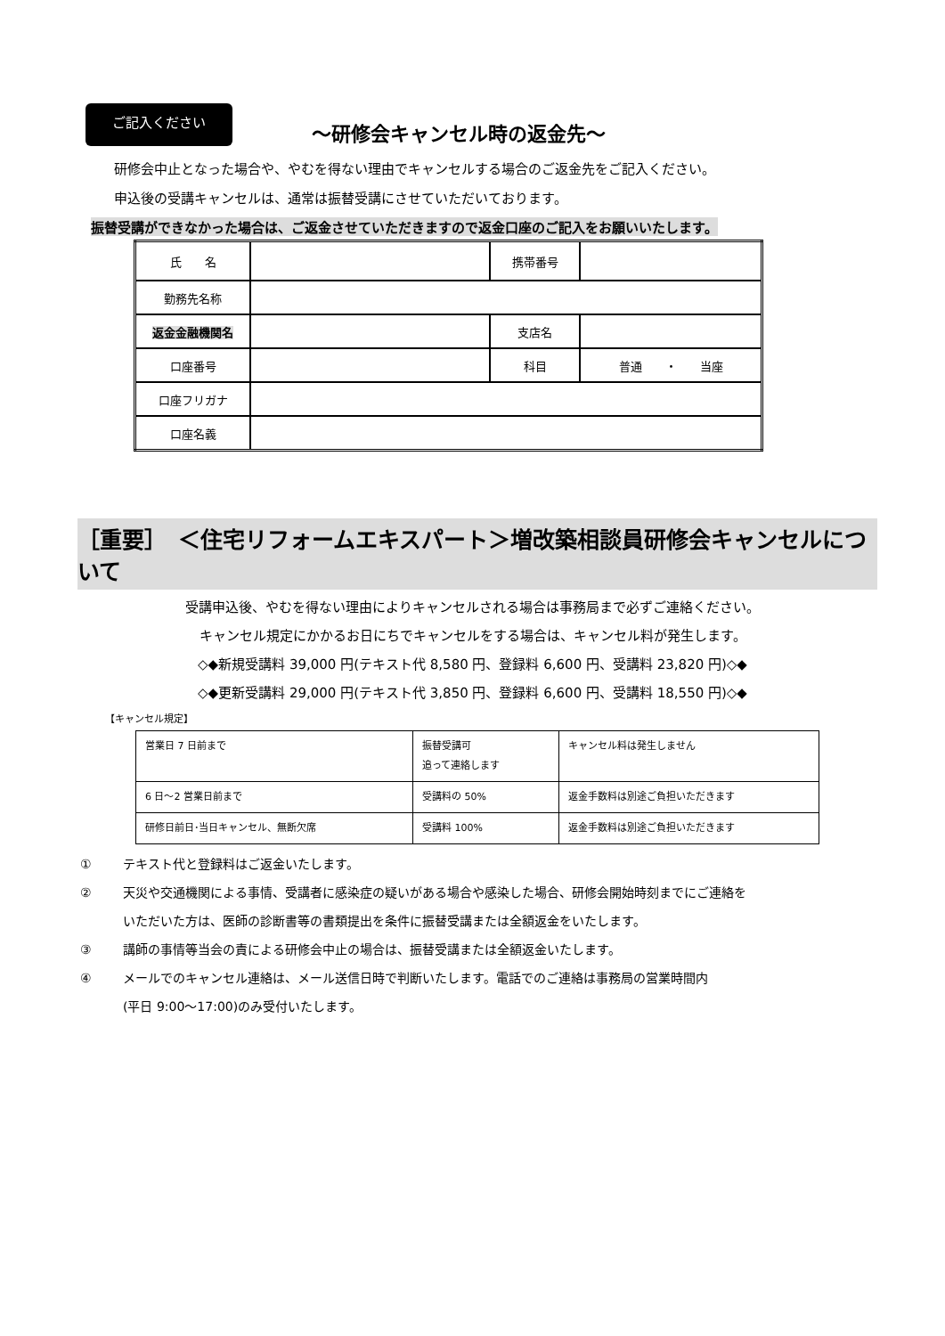ご記入ください
～研修会キャンセル時の返金先～
研修会中止となった場合や、やむを得ない理由でキャンセルする場合のご返金先をご記入ください。
申込後の受講キャンセルは、通常は振替受講にさせていただいております。
振替受講ができなかった場合は、ご返金させていただきますので返金口座のご記入をお願いいたします。
| 氏 名 | | 携帯番号 | |
| 勤務先名称 | | | |
| 返金金融機関名 | | 支店名 | |
| 口座番号 | | 科目 | 普通 ・ 当座 |
| 口座フリガナ | | | |
| 口座名義 | | | |
［重要］　＜住宅リフォームエキスパート＞増改築相談員研修会キャンセルについて
受講申込後、やむを得ない理由によりキャンセルされる場合は事務局まで必ずご連絡ください。
キャンセル規定にかかるお日にちでキャンセルをする場合は、キャンセル料が発生します。
◇◆新規受講料 39,000 円(テキスト代 8,580 円、登録料 6,600 円、受講料 23,820 円)◇◆
◇◆更新受講料 29,000 円(テキスト代 3,850 円、登録料 6,600 円、受講料 18,550 円)◇◆
【キャンセル規定】
| 営業日 7 日前まで | 振替受講可 追って連絡します | キャンセル料は発生しません |
| 6 日～2 営業日前まで | 受講料の 50% | 返金手数料は別途ご負担いただきます |
| 研修日前日･当日キャンセル、無断欠席 | 受講料 100% | 返金手数料は別途ご負担いただきます |
① テキスト代と登録料はご返金いたします。
② 天災や交通機関による事情、受講者に感染症の疑いがある場合や感染した場合、研修会開始時刻までにご連絡を
いただいた方は、医師の診断書等の書類提出を条件に振替受講または全額返金をいたします。
③ 講師の事情等当会の責による研修会中止の場合は、振替受講または全額返金いたします。
④ メールでのキャンセル連絡は、メール送信日時で判断いたします。電話でのご連絡は事務局の営業時間内
(平日 9:00～17:00)のみ受付いたします。